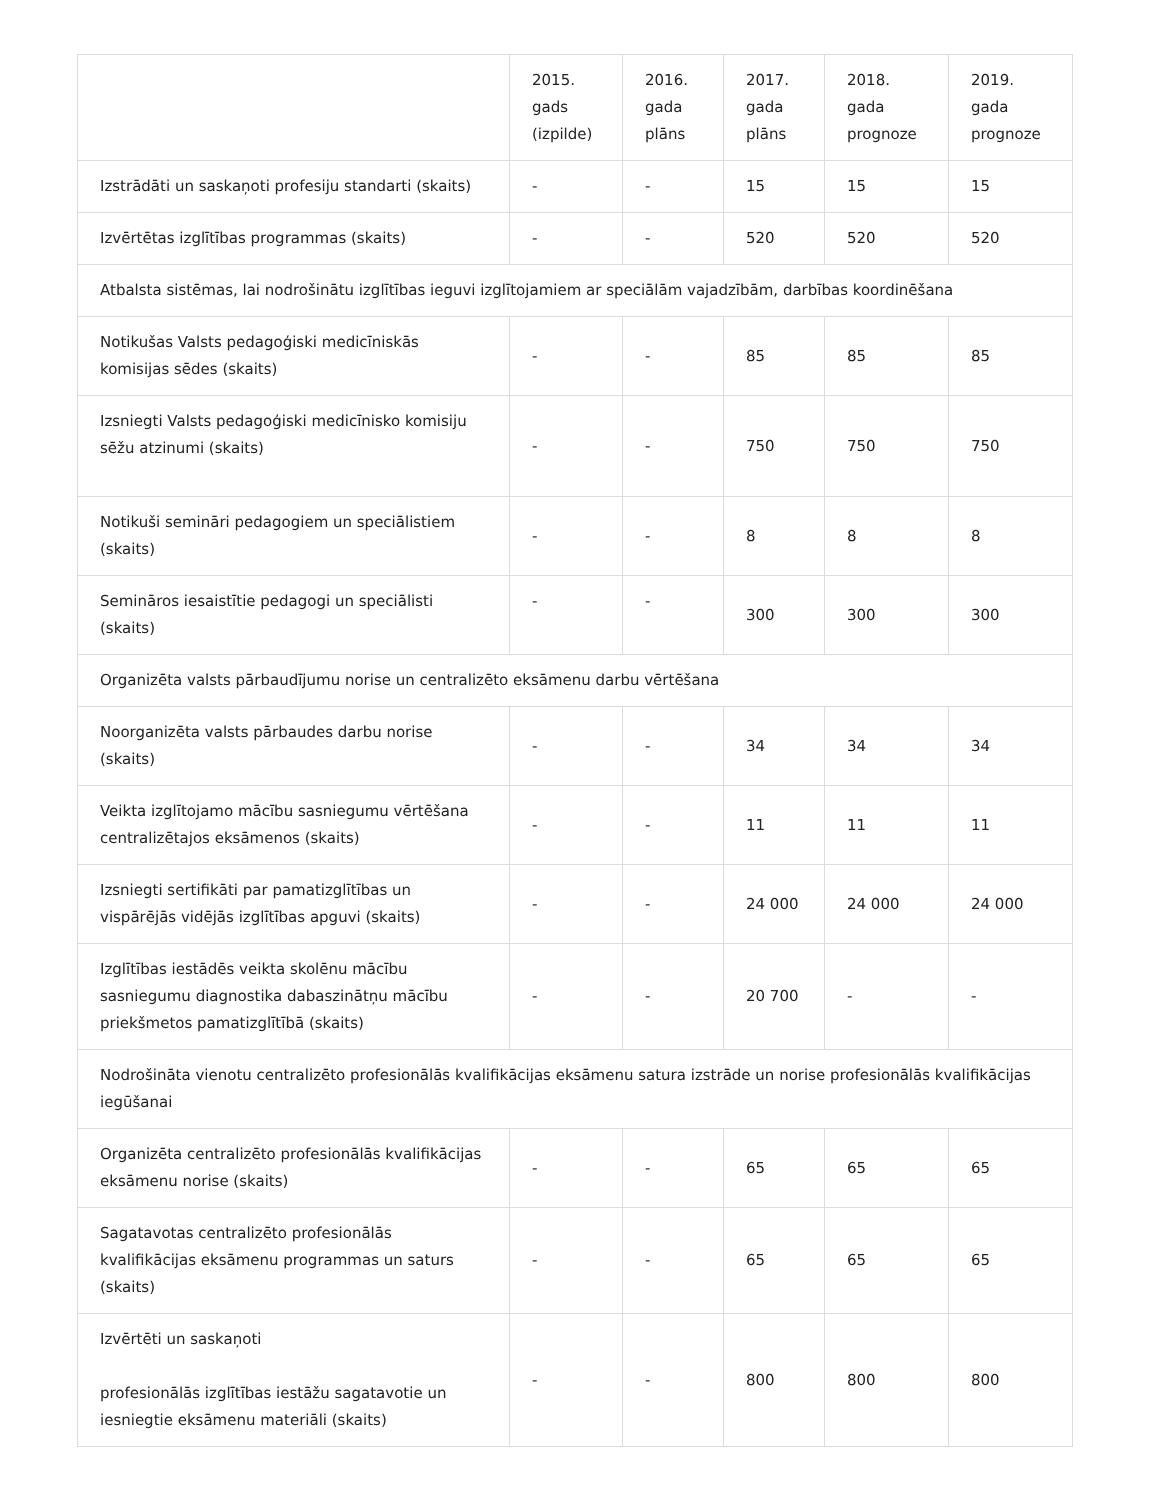| | 2015. gads (izpilde) | 2016. gada plāns | 2017. gada plāns | 2018. gada prognoze | 2019. gada prognoze |
| --- | --- | --- | --- | --- | --- |
| Izstrādāti un saskaņoti profesiju standarti (skaits) | - | - | 15 | 15 | 15 |
| Izvērtētas izglītības programmas (skaits) | - | - | 520 | 520 | 520 |
| Atbalsta sistēmas, lai nodrošinātu izglītības ieguvi izglītojamiem ar speciālām vajadzībām, darbības koordinēšana | | | | | |
| Notikušas Valsts pedagoģiski medicīniskās komisijas sēdes (skaits) | - | - | 85 | 85 | 85 |
| Izsniegti Valsts pedagoģiski medicīnisko komisiju sēžu atzinumi (skaits) | - | - | 750 | 750 | 750 |
| Notikuši semināri pedagogiem un speciālistiem (skaits) | - | - | 8 | 8 | 8 |
| Semināros iesaistītie pedagogi un speciālisti (skaits) | - | - | 300 | 300 | 300 |
| Organizēta valsts pārbaudījumu norise un centralizēto eksāmenu darbu vērtēšana | | | | | |
| Noorganizēta valsts pārbaudes darbu norise (skaits) | - | - | 34 | 34 | 34 |
| Veikta izglītojamo mācību sasniegumu vērtēšana centralizētajos eksāmenos (skaits) | - | - | 11 | 11 | 11 |
| Izsniegti sertifikāti par pamatizglītības un vispārējās vidējās izglītības apguvi (skaits) | - | - | 24 000 | 24 000 | 24 000 |
| Izglītības iestādēs veikta skolēnu mācību sasniegumu diagnostika dabaszinātņu mācību priekšmetos pamatizglītībā (skaits) | - | - | 20 700 | - | - |
| Nodrošināta vienotu centralizēto profesionālās kvalifikācijas eksāmenu satura izstrāde un norise profesionālās kvalifikācijas iegūšanai | | | | | |
| Organizēta centralizēto profesionālās kvalifikācijas eksāmenu norise (skaits) | - | - | 65 | 65 | 65 |
| Sagatavotas centralizēto profesionālās kvalifikācijas eksāmenu programmas un saturs (skaits) | - | - | 65 | 65 | 65 |
| Izvērtēti un saskaņoti profesionālās izglītības iestāžu sagatavotie un iesniegtie eksāmenu materiāli (skaits) | - | - | 800 | 800 | 800 |